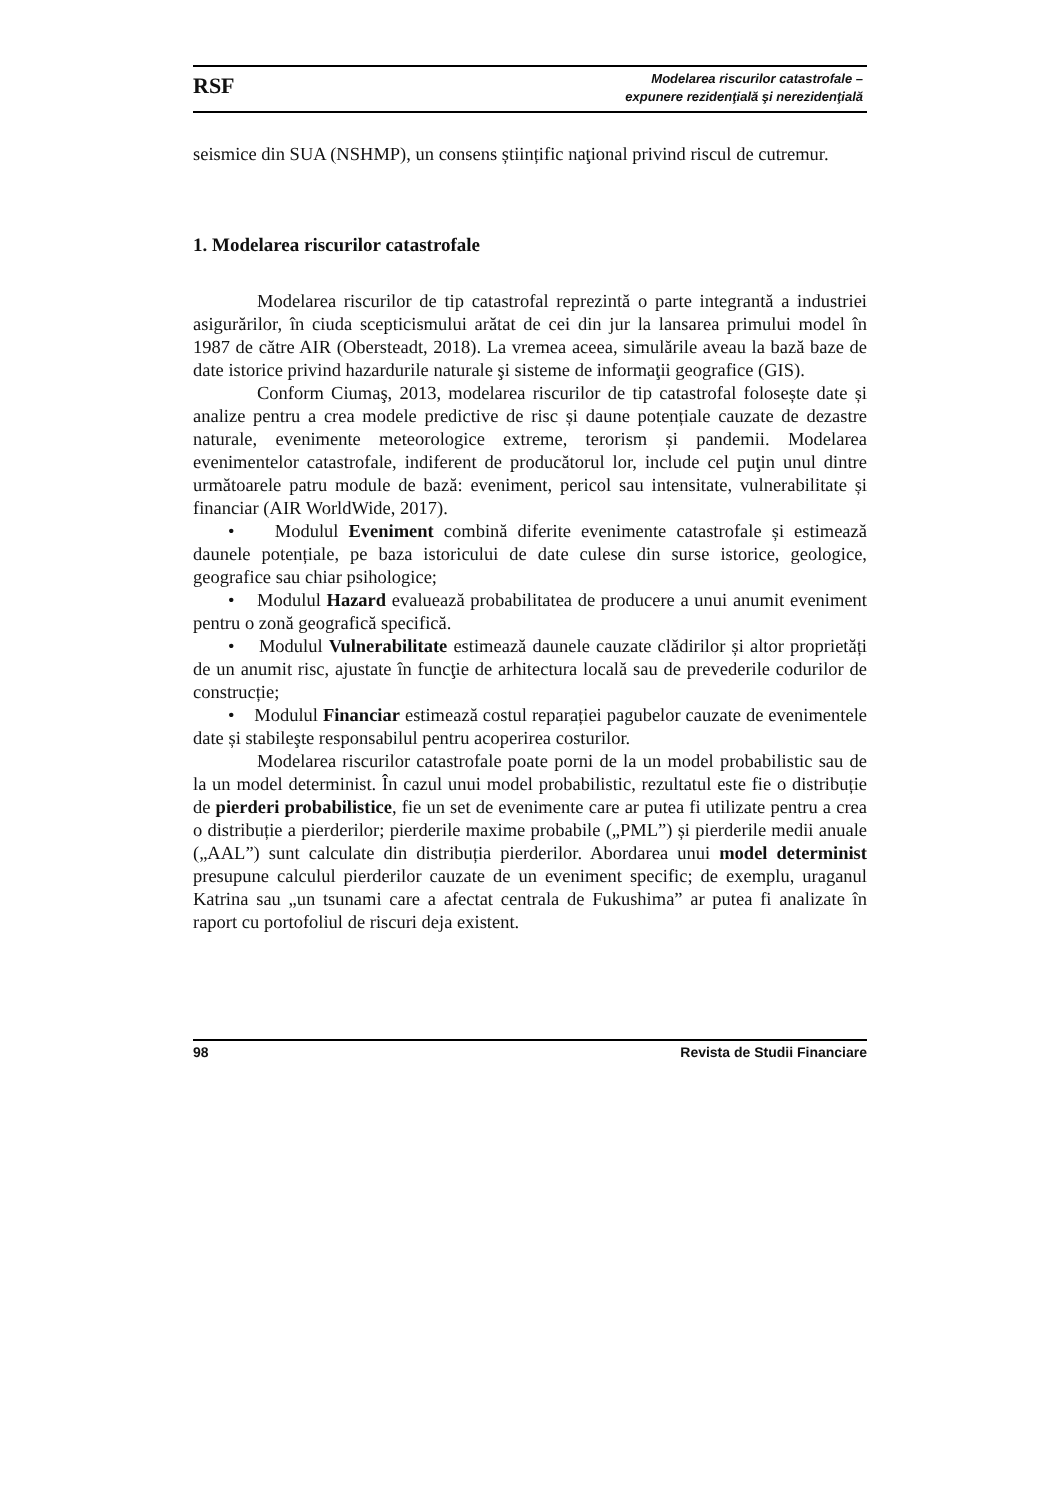RSF
Modelarea riscurilor catastrofale –
expunere rezidenţială şi nerezidenţială
seismice din SUA (NSHMP), un consens științific naţional privind riscul de cutremur.
1. Modelarea riscurilor catastrofale
Modelarea riscurilor de tip catastrofal reprezintă o parte integrantă a industriei asigurărilor, în ciuda scepticismului arătat de cei din jur la lansarea primului model în 1987 de către AIR (Obersteadt, 2018). La vremea aceea, simulările aveau la bază baze de date istorice privind hazardurile naturale şi sisteme de informaţii geografice (GIS).
Conform Ciumaş, 2013, modelarea riscurilor de tip catastrofal folosește date și analize pentru a crea modele predictive de risc și daune potențiale cauzate de dezastre naturale, evenimente meteorologice extreme, terorism și pandemii. Modelarea evenimentelor catastrofale, indiferent de producătorul lor, include cel puţin unul dintre următoarele patru module de bază: eveniment, pericol sau intensitate, vulnerabilitate și financiar (AIR WorldWide, 2017).
• Modulul Eveniment combină diferite evenimente catastrofale și estimează daunele potențiale, pe baza istoricului de date culese din surse istorice, geologice, geografice sau chiar psihologice;
• Modulul Hazard evaluează probabilitatea de producere a unui anumit eveniment pentru o zonă geografică specifică.
• Modulul Vulnerabilitate estimează daunele cauzate clădirilor și altor proprietăți de un anumit risc, ajustate în funcţie de arhitectura locală sau de prevederile codurilor de construcție;
• Modulul Financiar estimează costul reparației pagubelor cauzate de evenimentele date și stabileşte responsabilul pentru acoperirea costurilor.
Modelarea riscurilor catastrofale poate porni de la un model probabilistic sau de la un model determinist. În cazul unui model probabilistic, rezultatul este fie o distribuție de pierderi probabilistice, fie un set de evenimente care ar putea fi utilizate pentru a crea o distribuție a pierderilor; pierderile maxime probabile („PML”) și pierderile medii anuale („AAL”) sunt calculate din distribuția pierderilor. Abordarea unui model determinist presupune calculul pierderilor cauzate de un eveniment specific; de exemplu, uraganul Katrina sau „un tsunami care a afectat centrala de Fukushima” ar putea fi analizate în raport cu portofoliul de riscuri deja existent.
98 Revista de Studii Financiare